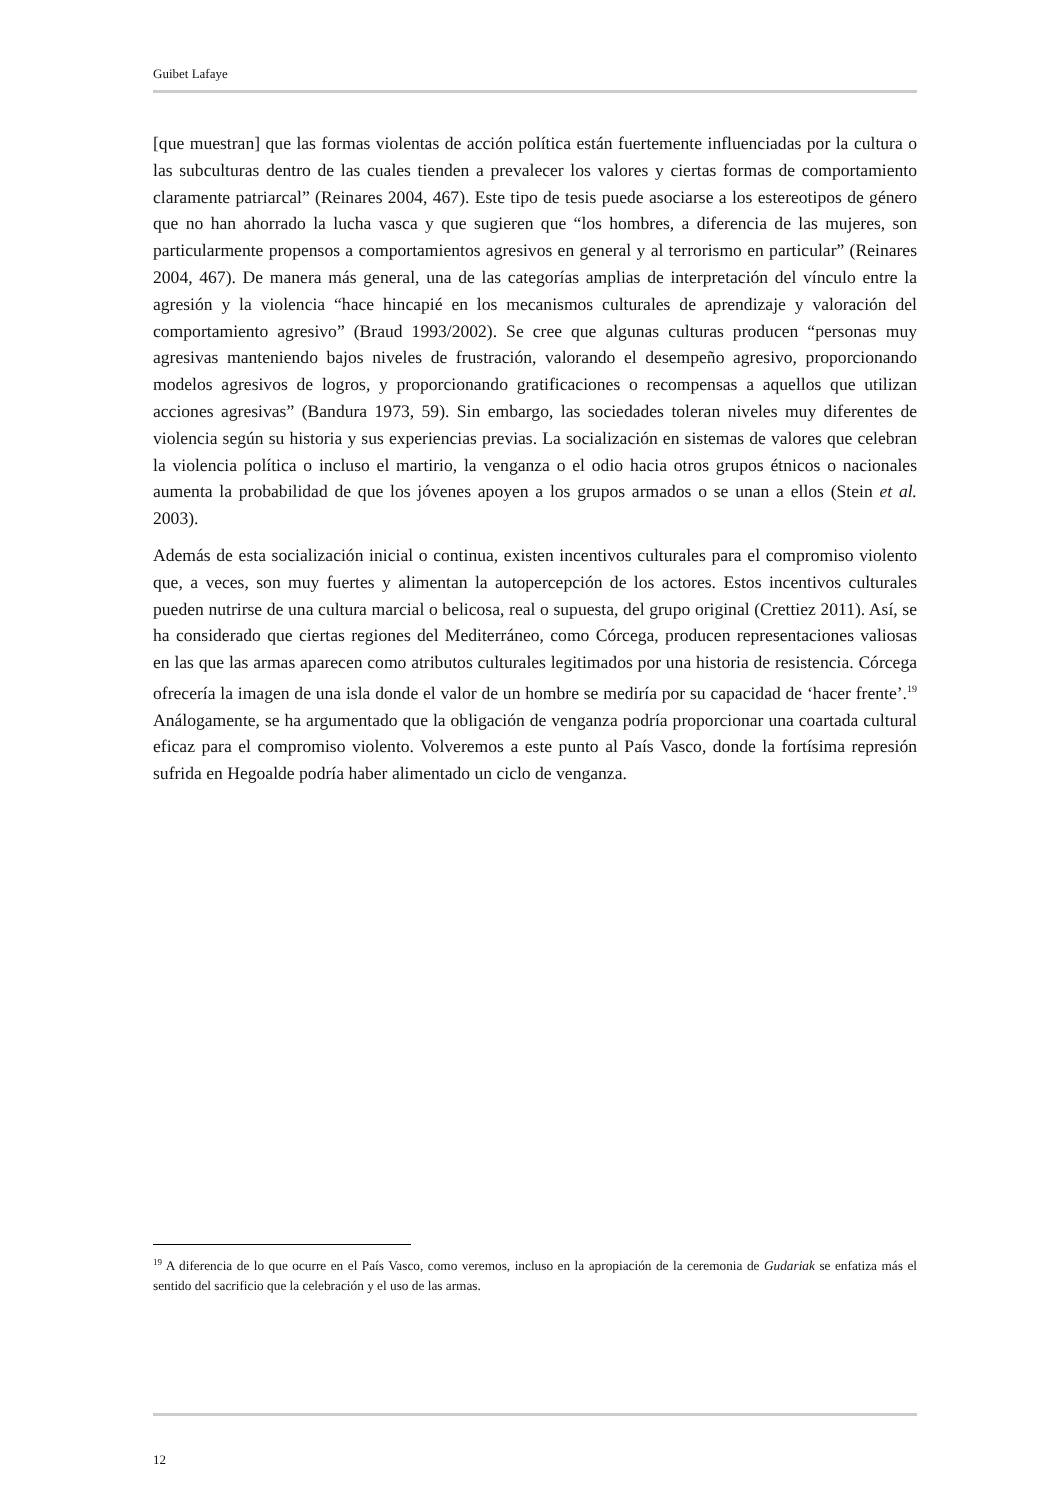Guibet Lafaye
[que muestran] que las formas violentas de acción política están fuertemente influenciadas por la cultura o las subculturas dentro de las cuales tienden a prevalecer los valores y ciertas formas de comportamiento claramente patriarcal” (Reinares 2004, 467). Este tipo de tesis puede asociarse a los estereotipos de género que no han ahorrado la lucha vasca y que sugieren que “los hombres, a diferencia de las mujeres, son particularmente propensos a comportamientos agresivos en general y al terrorismo en particular” (Reinares 2004, 467). De manera más general, una de las categorías amplias de interpretación del vínculo entre la agresión y la violencia “hace hincapié en los mecanismos culturales de aprendizaje y valoración del comportamiento agresivo” (Braud 1993/2002). Se cree que algunas culturas producen “personas muy agresivas manteniendo bajos niveles de frustración, valorando el desempeño agresivo, proporcionando modelos agresivos de logros, y proporcionando gratificaciones o recompensas a aquellos que utilizan acciones agresivas” (Bandura 1973, 59). Sin embargo, las sociedades toleran niveles muy diferentes de violencia según su historia y sus experiencias previas. La socialización en sistemas de valores que celebran la violencia política o incluso el martirio, la venganza o el odio hacia otros grupos étnicos o nacionales aumenta la probabilidad de que los jóvenes apoyen a los grupos armados o se unan a ellos (Stein et al. 2003).
Además de esta socialización inicial o continua, existen incentivos culturales para el compromiso violento que, a veces, son muy fuertes y alimentan la autopercepción de los actores. Estos incentivos culturales pueden nutrirse de una cultura marcial o belicosa, real o supuesta, del grupo original (Crettiez 2011). Así, se ha considerado que ciertas regiones del Mediterráneo, como Córcega, producen representaciones valiosas en las que las armas aparecen como atributos culturales legitimados por una historia de resistencia. Córcega ofrecería la imagen de una isla donde el valor de un hombre se mediría por su capacidad de ‘hacer frente’.<sup>19</sup> Análogamente, se ha argumentado que la obligación de venganza podría proporcionar una coartada cultural eficaz para el compromiso violento. Volveremos a este punto al País Vasco, donde la fortísima represión sufrida en Hegoalde podría haber alimentado un ciclo de venganza.
<sup>19</sup> A diferencia de lo que ocurre en el País Vasco, como veremos, incluso en la apropiación de la ceremonia de Gudariak se enfatiza más el sentido del sacrificio que la celebración y el uso de las armas.
12